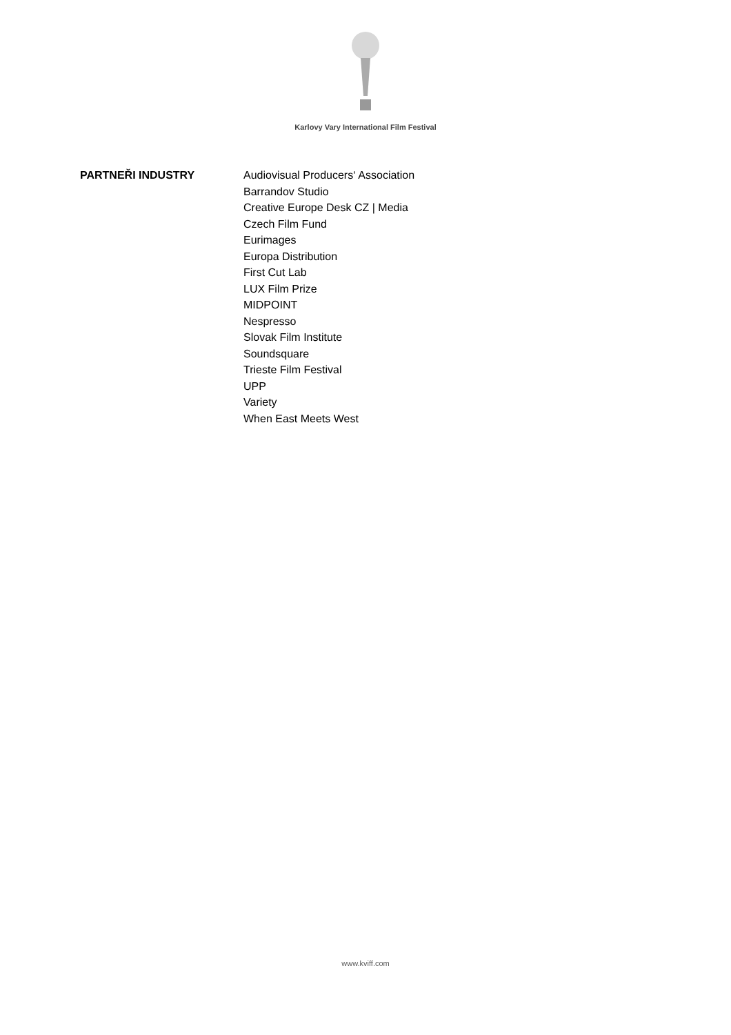Karlovy Vary International Film Festival
PARTNEŘI INDUSTRY Audiovisual Producers‘ Association
Barrandov Studio
Creative Europe Desk CZ | Media
Czech Film Fund
Eurimages
Europa Distribution
First Cut Lab
LUX Film Prize
MIDPOINT
Nespresso
Slovak Film Institute
Soundsquare
Trieste Film Festival
UPP
Variety
When East Meets West
www.kviff.com